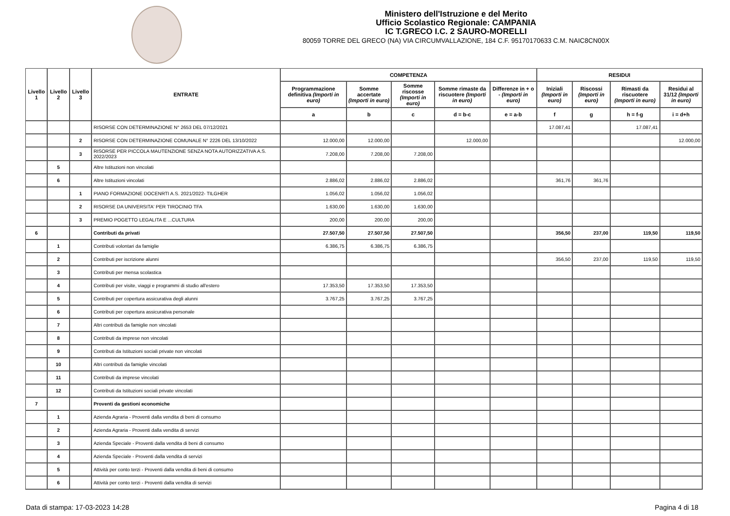Ministero dell'Istruzione e del Merito
Ufficio Scolastico Regionale: CAMPANIA
IC T.GRECO I.C. 2 SAURO-MORELLI
80059 TORRE DEL GRECO (NA) VIA CIRCUMVALLAZIONE, 184 C.F. 95170170633 C.M. NAIC8CN00X
| Livello 1 | Livello 2 | Livello 3 | ENTRATE | COMPETENZA | | | | | RESIDUI | | | |
| --- | --- | --- | --- | --- | --- | --- | --- | --- | --- | --- | --- | --- |
| | | | | Programmazione definitiva (Importi in euro) | Somme accertate (Importi in euro) | Somme riscosse (Importi in euro) | Somme rimaste da riscuotere (Importi in euro) | Differenze in + o - (Importi in euro) | Iniziali (Importi in euro) | Riscossi (Importi in euro) | Rimasti da riscuotere (Importi in euro) | Residui al 31/12 (Importi in euro) |
| | | | | a | b | c | d = b-c | e = a-b | f | g | h = f-g | i = d+h |
| | | | RISORSE CON DETERMINAZIONE N° 2653 DEL 07/12/2021 | | | | | | 17.087,41 | | 17.087,41 | |
| | | 2 | RISORSE CON DETERMINAZIONE COMUNALE N° 2226 DEL 13/10/2022 | 12.000,00 | 12.000,00 | | 12.000,00 | | | | | 12.000,00 |
| | | 3 | RISORSE PER PICCOLA MAUTENZIONE SENZA NOTA AUTORIZZATIVA A.S. 2022/2023 | 7.208,00 | 7.208,00 | 7.208,00 | | | | | | |
| | 5 | | Altre Istituzioni non vincolati | | | | | | | | | |
| | 6 | | Altre Istituzioni vincolati | 2.886,02 | 2.886,02 | 2.886,02 | | | 361,76 | 361,76 | | |
| | | 1 | PIANO FORMAZIONE DOCENRTI A.S. 2021/2022- TILGHER | 1.056,02 | 1.056,02 | 1.056,02 | | | | | | |
| | | 2 | RISORSE DA UNIVERSITA' PER TIROCINIO TFA | 1.630,00 | 1.630,00 | 1.630,00 | | | | | | |
| | | 3 | PREMIO POGETTO LEGALITA E ...CULTURA | 200,00 | 200,00 | 200,00 | | | | | | |
| 6 | | | Contributi da privati | 27.507,50 | 27.507,50 | 27.507,50 | | | 356,50 | 237,00 | 119,50 | 119,50 |
| | 1 | | Contributi volontari da famiglie | 6.386,75 | 6.386,75 | 6.386,75 | | | | | | |
| | 2 | | Contributi per iscrizione alunni | | | | | | 356,50 | 237,00 | 119,50 | 119,50 |
| | 3 | | Contributi per mensa scolastica | | | | | | | | | |
| | 4 | | Contributi per visite, viaggi e programmi di studio all'estero | 17.353,50 | 17.353,50 | 17.353,50 | | | | | | |
| | 5 | | Contributi per copertura assicurativa degli alunni | 3.767,25 | 3.767,25 | 3.767,25 | | | | | | |
| | 6 | | Contributi per copertura assicurativa personale | | | | | | | | | |
| | 7 | | Altri contributi da famiglie non vincolati | | | | | | | | | |
| | 8 | | Contributi da imprese non vincolati | | | | | | | | | |
| | 9 | | Contributi da Istituzioni sociali private non vincolati | | | | | | | | | |
| | 10 | | Altri contributi da famiglie vincolati | | | | | | | | | |
| | 11 | | Contributi da imprese vincolati | | | | | | | | | |
| | 12 | | Contributi da Istituzioni sociali private vincolati | | | | | | | | | |
| 7 | | | Proventi da gestioni economiche | | | | | | | | | |
| | 1 | | Azienda Agraria - Proventi dalla vendita di beni di consumo | | | | | | | | | |
| | 2 | | Azienda Agraria - Proventi dalla vendita di servizi | | | | | | | | | |
| | 3 | | Azienda Speciale - Proventi dalla vendita di beni di consumo | | | | | | | | | |
| | 4 | | Azienda Speciale - Proventi dalla vendita di servizi | | | | | | | | | |
| | 5 | | Attività per conto terzi - Proventi dalla vendita di beni di consumo | | | | | | | | | |
| | 6 | | Attività per conto terzi - Proventi dalla vendita di servizi | | | | | | | | | |
Data di stampa: 17-03-2023 14:28 Pagina 4 di 18